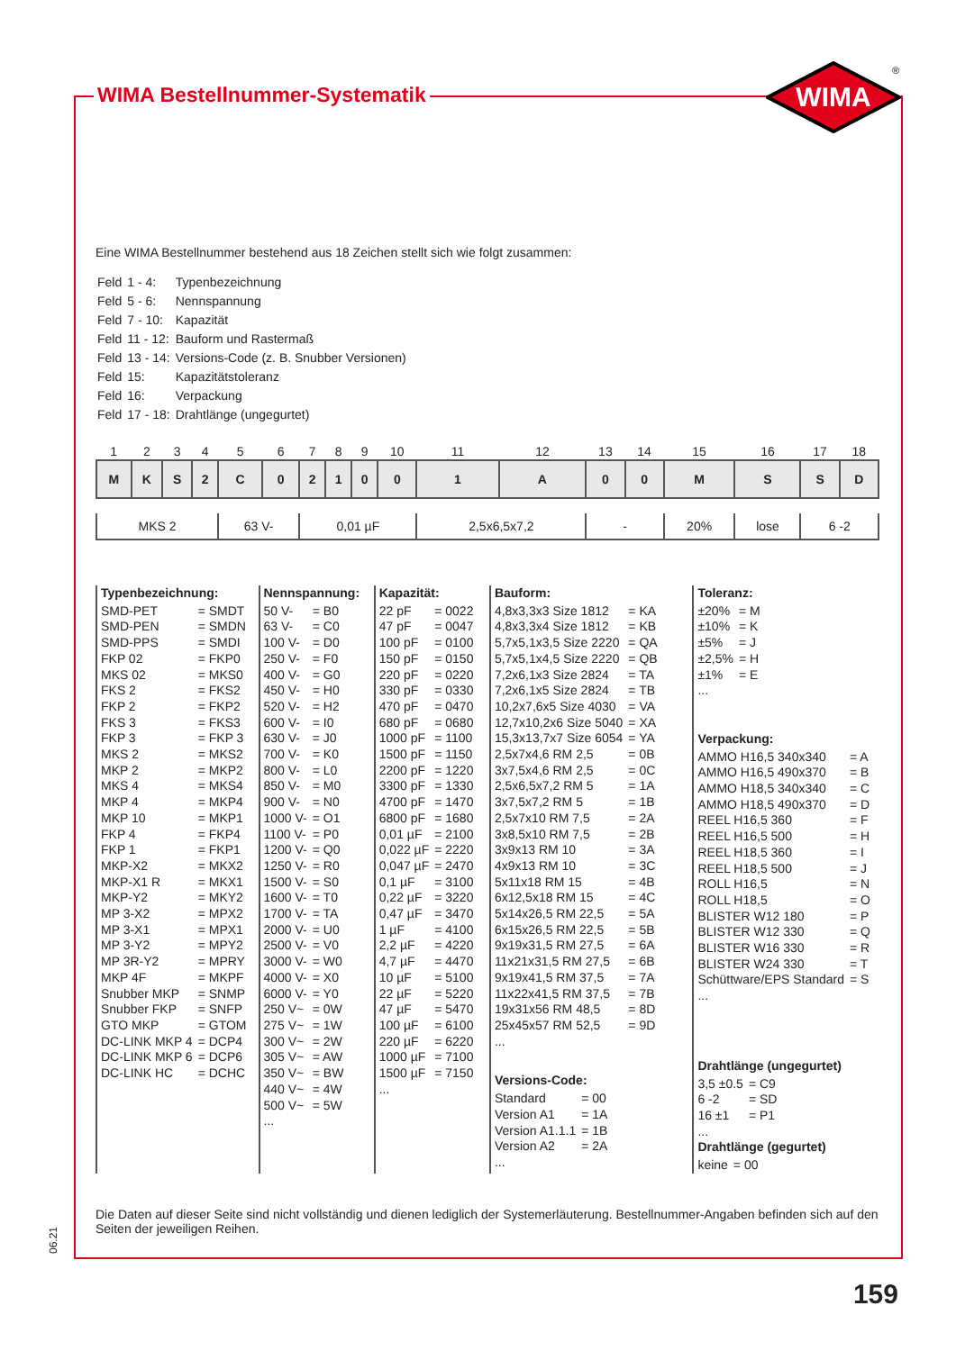WIMA Bestellnummer-Systematik
WIMA
®
Eine WIMA Bestellnummer bestehend aus 18 Zeichen stellt sich wie folgt zusammen:
| Feld | 1 - 4: | Typenbezeichnung |
| Feld | 5 - 6: | Nennspannung |
| Feld | 7 - 10: | Kapazität |
| Feld | 11 - 12: | Bauform und Rastermaß |
| Feld | 13 - 14: | Versions-Code (z. B. Snubber Versionen) |
| Feld | 15: | Kapazitätstoleranz |
| Feld | 16: | Verpackung |
| Feld | 17 - 18: | Drahtlänge (ungegurtet) |
| 1 | 2 | 3 | 4 | 5 | 6 | 7 | 8 | 9 | 10 | 11 | 12 | 13 | 14 | 15 | 16 | 17 | 18 |
| --- | --- | --- | --- | --- | --- | --- | --- | --- | --- | --- | --- | --- | --- | --- | --- | --- | --- |
| M | K | S | 2 | C | 0 | 2 | 1 | 0 | 0 | 1 | A | 0 | 0 | M | S | S | D |
| MKS 2 | | | | 63 V- | | 0,01 µF | | | | 2,5x6,5x7,2 | | - | | 20% | lose | 6 -2 | |
Typenbezeichnung:
| SMD-PET | = SMDT |
| SMD-PEN | = SMDN |
| SMD-PPS | = SMDI |
| FKP 02 | = FKP0 |
| MKS 02 | = MKS0 |
| FKS 2 | = FKS2 |
| FKP 2 | = FKP2 |
| FKS 3 | = FKS3 |
| FKP 3 | = FKP 3 |
| MKS 2 | = MKS2 |
| MKP 2 | = MKP2 |
| MKS 4 | = MKS4 |
| MKP 4 | = MKP4 |
| MKP 10 | = MKP1 |
| FKP 4 | = FKP4 |
| FKP 1 | = FKP1 |
| MKP-X2 | = MKX2 |
| MKP-X1 R | = MKX1 |
| MKP-Y2 | = MKY2 |
| MP 3-X2 | = MPX2 |
| MP 3-X1 | = MPX1 |
| MP 3-Y2 | = MPY2 |
| MP 3R-Y2 | = MPRY |
| MKP 4F | = MKPF |
| Snubber MKP | = SNMP |
| Snubber FKP | = SNFP |
| GTO MKP | = GTOM |
| DC-LINK MKP 4 | = DCP4 |
| DC-LINK MKP 6 | = DCP6 |
| DC-LINK HC | = DCHC |
Nennspannung:
| 50 V- | = B0 |
| 63 V- | = C0 |
| 100 V- | = D0 |
| 250 V- | = F0 |
| 400 V- | = G0 |
| 450 V- | = H0 |
| 520 V- | = H2 |
| 600 V- | = I0 |
| 630 V- | = J0 |
| 700 V- | = K0 |
| 800 V- | = L0 |
| 850 V- | = M0 |
| 900 V- | = N0 |
| 1000 V- | = O1 |
| 1100 V- | = P0 |
| 1200 V- | = Q0 |
| 1250 V- | = R0 |
| 1500 V- | = S0 |
| 1600 V- | = T0 |
| 1700 V- | = TA |
| 2000 V- | = U0 |
| 2500 V- | = V0 |
| 3000 V- | = W0 |
| 4000 V- | = X0 |
| 6000 V- | = Y0 |
| 250 V~ | = 0W |
| 275 V~ | = 1W |
| 300 V~ | = 2W |
| 305 V~ | = AW |
| 350 V~ | = BW |
| 440 V~ | = 4W |
| 500 V~ | = 5W |
| ... | |
Kapazität:
| 22 pF | = 0022 |
| 47 pF | = 0047 |
| 100 pF | = 0100 |
| 150 pF | = 0150 |
| 220 pF | = 0220 |
| 330 pF | = 0330 |
| 470 pF | = 0470 |
| 680 pF | = 0680 |
| 1000 pF | = 1100 |
| 1500 pF | = 1150 |
| 2200 pF | = 1220 |
| 3300 pF | = 1330 |
| 4700 pF | = 1470 |
| 6800 pF | = 1680 |
| 0,01 µF | = 2100 |
| 0,022 µF | = 2220 |
| 0,047 µF | = 2470 |
| 0,1 µF | = 3100 |
| 0,22 µF | = 3220 |
| 0,47 µF | = 3470 |
| 1 µF | = 4100 |
| 2,2 µF | = 4220 |
| 4,7 µF | = 4470 |
| 10 µF | = 5100 |
| 22 µF | = 5220 |
| 47 µF | = 5470 |
| 100 µF | = 6100 |
| 220 µF | = 6220 |
| 1000 µF | = 7100 |
| 1500 µF | = 7150 |
| ... | |
Bauform:
| 4,8x3,3x3 Size 1812 | = KA |
| 4,8x3,3x4 Size 1812 | = KB |
| 5,7x5,1x3,5 Size 2220 | = QA |
| 5,7x5,1x4,5 Size 2220 | = QB |
| 7,2x6,1x3 Size 2824 | = TA |
| 7,2x6,1x5 Size 2824 | = TB |
| 10,2x7,6x5 Size 4030 | = VA |
| 12,7x10,2x6 Size 5040 | = XA |
| 15,3x13,7x7 Size 6054 | = YA |
| 2,5x7x4,6 RM 2,5 | = 0B |
| 3x7,5x4,6 RM 2,5 | = 0C |
| 2,5x6,5x7,2 RM 5 | = 1A |
| 3x7,5x7,2 RM 5 | = 1B |
| 2,5x7x10 RM 7,5 | = 2A |
| 3x8,5x10 RM 7,5 | = 2B |
| 3x9x13 RM 10 | = 3A |
| 4x9x13 RM 10 | = 3C |
| 5x11x18 RM 15 | = 4B |
| 6x12,5x18 RM 15 | = 4C |
| 5x14x26,5 RM 22,5 | = 5A |
| 6x15x26,5 RM 22,5 | = 5B |
| 9x19x31,5 RM 27,5 | = 6A |
| 11x21x31,5 RM 27,5 | = 6B |
| 9x19x41,5 RM 37,5 | = 7A |
| 11x22x41,5 RM 37,5 | = 7B |
| 19x31x56 RM 48,5 | = 8D |
| 25x45x57 RM 52,5 | = 9D |
| ... | |
Versions-Code:
| Standard | = 00 |
| Version A1 | = 1A |
| Version A1.1.1 | = 1B |
| Version A2 | = 2A |
| ... | |
Toleranz:
| ±20% | = M |
| ±10% | = K |
| ±5% | = J |
| ±2,5% | = H |
| ±1% | = E |
| ... | |
Verpackung:
| AMMO H16,5 340x340 | = A |
| AMMO H16,5 490x370 | = B |
| AMMO H18,5 340x340 | = C |
| AMMO H18,5 490x370 | = D |
| REEL H16,5 360 | = F |
| REEL H16,5 500 | = H |
| REEL H18,5 360 | = I |
| REEL H18,5 500 | = J |
| ROLL H16,5 | = N |
| ROLL H18,5 | = O |
| BLISTER W12 180 | = P |
| BLISTER W12 330 | = Q |
| BLISTER W16 330 | = R |
| BLISTER W24 330 | = T |
| Schüttware/EPS Standard | = S |
| ... | |
Drahtlänge (ungegurtet)
| 3,5 ±0.5 | = C9 |
| 6 -2 | = SD |
| 16 ±1 | = P1 |
| ... | |
Drahtlänge (gegurtet)
| keine | = 00 |
Die Daten auf dieser Seite sind nicht vollständig und dienen lediglich der Systemerläuterung. Bestellnummer-Angaben befinden sich auf den Seiten der jeweiligen Reihen.
06.21
159